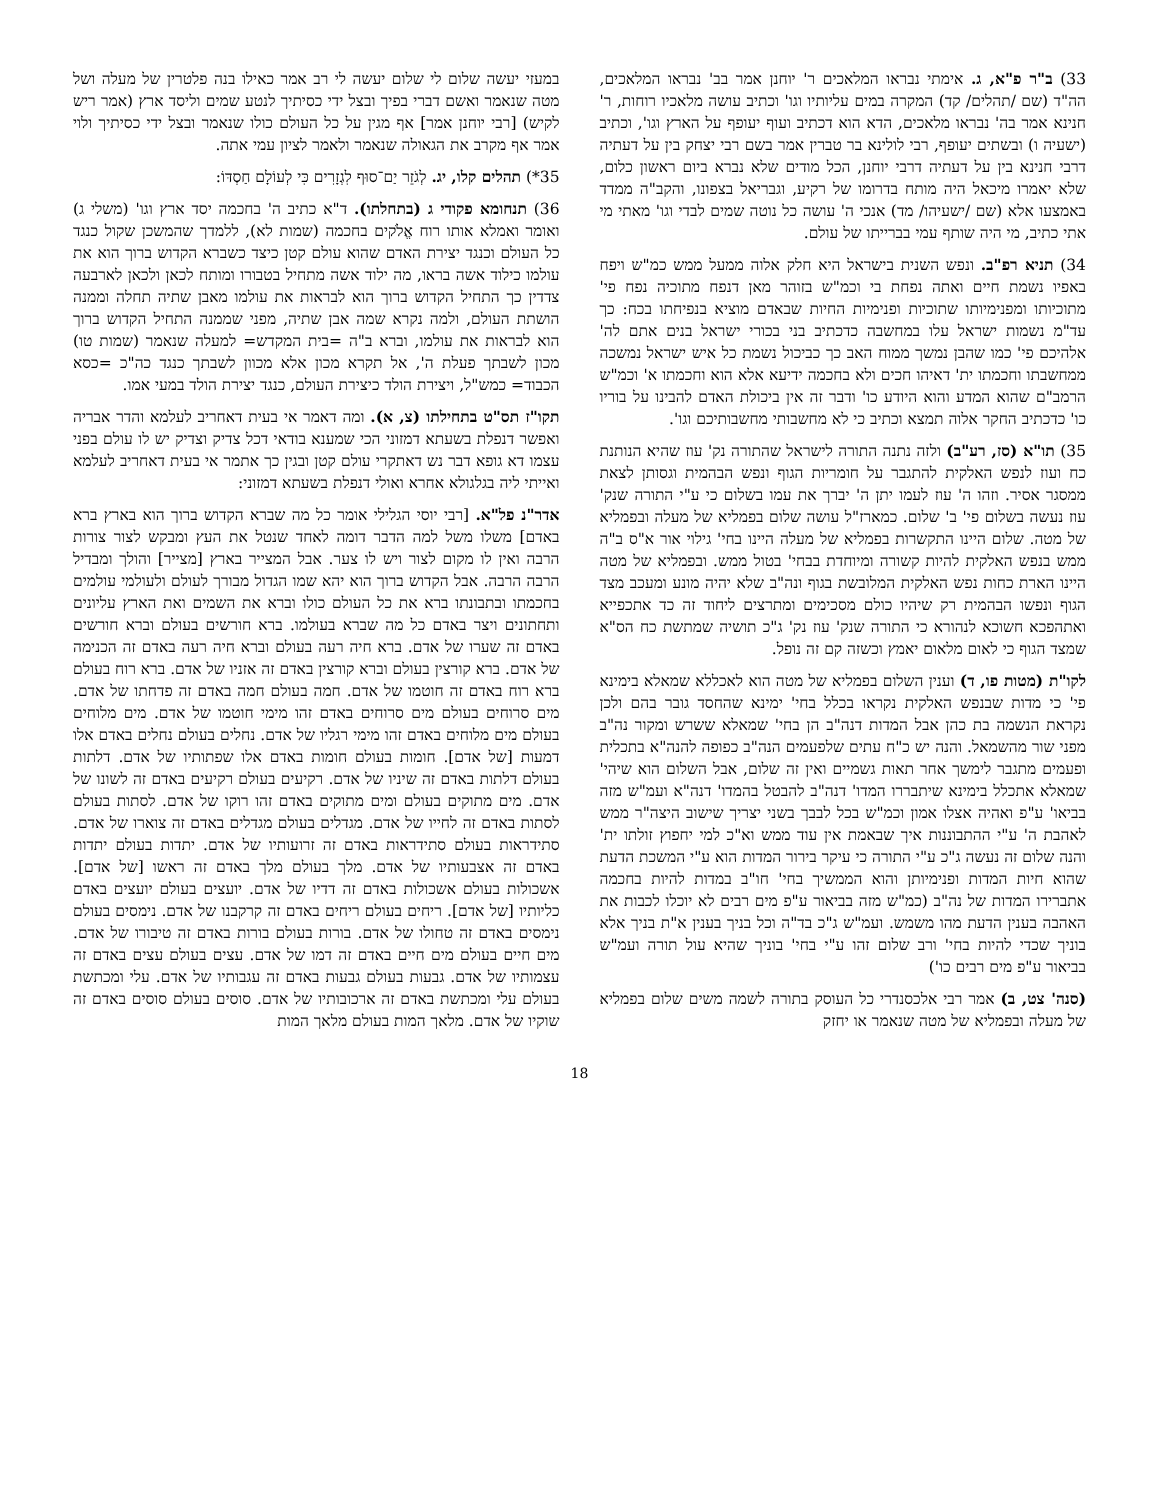33) ב"ר פ"א, ג. אימתי נבראו המלאכים ר' יוחנן אמר בב' נבראו המלאכים, הה"ד (שם /תהלים/ קד) המקרה במים עליותיו וגו' וכתיב עושה מלאכיו רוחות, ר' חנינא אמר בה' נבראו מלאכים, הדא הוא דכתיב ועוף יעופף על הארץ וגו', וכתיב (ישעיה ו) ובשתים יעופף, רבי לולינא בר טברין אמר בשם רבי יצחק בין על דעתיה דרבי חנינא בין על דעתיה דרבי יוחנן, הכל מודים שלא נברא ביום ראשון כלום, שלא יאמרו מיכאל היה מותח בדרומו של רקיע, וגבריאל בצפונו, והקב"ה ממדד באמצעו אלא (שם /ישעיהו/ מד) אנכי ה' עושה כל נוטה שמים לבדי וגו' מאתי מי אתי כתיב, מי היה שותף עמי בברייתו של עולם.
34) תניא רפ"ב. ונפש השנית בישראל היא חלק אלוה ממעל ממש כמ"ש ויפח באפיו נשמת חיים ואתה נפחת בי וכמ"ש בזוהר מאן דנפח מתוכיה נפח פי' מתוכיותו ומפנימיותו שתוכיות ופנימיות החיות שבאדם מוציא בנפיחתו בכח: כך עד"מ נשמות ישראל עלו במחשבה כדכתיב בני בכורי ישראל בנים אתם לה' אלהיכם פי' כמו שהבן נמשך ממוח האב כך כביכול נשמת כל איש ישראל נמשכה ממחשבתו וחכמתו ית' דאיהו חכים ולא בחכמה ידיעא אלא הוא וחכמתו א' וכמ"ש הרמב"ם שהוא המדע והוא היודע כו' ודבר זה אין ביכולת האדם להבינו על בוריו כו' כדכתיב החקר אלוה תמצא וכתיב כי לא מחשבותי מחשבותיכם וגו'.
35) תו"א (סז, רע"ב) ולזה נתנה התורה לישראל שהתורה נק' עוז שהיא הנותנת כח ועוז לנפש האלקית להתגבר על חומריות הגוף ונפש הבהמית וגסותן לצאת ממסגר אסיר. וזהו ה' עוז לעמו יתן ה' יברך את עמו בשלום כי ע"י התורה שנק' עוז נעשה בשלום פי' ב' שלום. כמארז"ל עושה שלום בפמליא של מעלה ובפמליא של מטה. שלום היינו התקשרות בפמליא של מעלה היינו בחי' גילוי אור א"ס ב"ה ממש בנפש האלקית להיות קשורה ומיוחדת בבחי' בטול ממש. ובפמליא של מטה היינו הארת כחות נפש האלקית המלובשת בגוף ונה"ב שלא יהיה מונע ומעכב מצד הגוף ונפשו הבהמית רק שיהיו כולם מסכימים ומתרצים ליחוד זה כד אתכפייא ואתהפכא חשוכא לנהורא כי התורה שנק' עוז נק' ג"כ תושיה שמתשת כח הס"א שמצד הגוף כי לאום מלאום יאמץ וכשזה קם זה נופל.
לקו"ת (מטות פו, ד) וענין השלום בפמליא של מטה הוא לאכללא שמאלא בימינא פי' כי מדות שבנפש האלקית נקראו בכלל בחי' ימינא שהחסד גובר בהם ולכן נקראת הנשמה בת כהן אבל המדות דנה"ב הן בחי' שמאלא ששרש ומקור נה"ב מפני שור מהשמאל. והנה יש כ"ח עתים שלפעמים הנה"ב כפופה להנה"א בתכלית ופעמים מתגבר לימשך אחר תאות גשמיים ואין זה שלום, אבל השלום הוא שיהי' שמאלא אתכלל בימינא שיתבררו המדו' דנה"ב להבטל בהמדו' דנה"א ועמ"ש מזה בביאו' ע"פ ואהיה אצלו אמון וכמ"ש בכל לבבך בשני יצריך שישוב היצה"ר ממש לאהבת ה' ע"י ההתבוננות איך שבאמת אין עוד ממש וא"כ למי יחפוץ זולתו ית' והנה שלום זה נעשה ג"כ ע"י התורה כי עיקר בירור המדות הוא ע"י המשכת הדעת שהוא חיות המדות ופנימיותן והוא הממשיך בחי' חו"ב במדות להיות בחכמה אתברירו המדות של נה"ב (כמ"ש מזה בביאור ע"פ מים רבים לא יוכלו לכבות את האהבה בענין הדעת מהו משמש. ועמ"ש ג"כ בד"ה וכל בניך בענין א"ת בניך אלא בוניך שכדי להיות בחי' ורב שלום זהו ע"י בחי' בוניך שהיא עול תורה ועמ"ש בביאור ע"פ מים רבים כו')
(סנה' צט, ב) אמר רבי אלכסנדרי כל העוסק בתורה לשמה משים שלום בפמליא של מעלה ובפמליא של מטה שנאמר או יחזק
במעזי יעשה שלום לי שלום יעשה לי רב אמר כאילו בנה פלטרין של מעלה ושל מטה שנאמר ואשם דברי בפיך ובצל ידי כסיתיך לנטע שמים וליסד ארץ (אמר ריש לקיש) [רבי יוחנן אמר] אף מגין על כל העולם כולו שנאמר ובצל ידי כסיתיך ולוי אמר אף מקרב את הגאולה שנאמר ולאמר לציון עמי אתה.
35*) תהלים קלו, יג. לְגֹזֵר יַם־סוּף לִגְזָרִים כִּי לְעוֹלָם חַסְדּוֹ:
36) תנחומא פקודי ג (בתחלתו). ד"א כתיב ה' בחכמה יסד ארץ וגו' (משלי ג) ואומר ואמלא אותו רוח אֱלֹקים בחכמה (שמות לא), ללמדך שהמשכן שקול כנגד כל העולם וכנגד יצירת האדם שהוא עולם קטן כיצד כשברא הקדוש ברוך הוא את עולמו כילוד אשה בראו, מה ילוד אשה מתחיל בטבורו ומותח לכאן ולכאן לארבעה צדדין כך התחיל הקדוש ברוך הוא לבראות את עולמו מאבן שתיה תחלה וממנה הושתת העולם, ולמה נקרא שמה אבן שתיה, מפני שממנה התחיל הקדוש ברוך הוא לבראות את עולמו, וברא ב"ה =בית המקדש= למעלה שנאמר (שמות טו) מכון לשבתך פעלת ה', אל תקרא מכון אלא מכוון לשבתך כנגד כה"כ =כסא הכבוד= כמש"ל, ויצירת הולד כיצירת העולם, כנגד יצירת הולד במעי אמו.
תקו"ז תס"ט בתחילתו (צ, א). ומה דאמר אי בעית דאחריב לעלמא והדר אבריה ואפשר דנפלת בשעתא דמזוני הכי שמענא בודאי דכל צדיק וצדיק יש לו עולם בפני עצמו דא גופא דבר נש דאתקרי עולם קטן ובגין כך אתמר אי בעית דאחריב לעלמא ואייתי ליה בגלגולא אחרא ואולי דנפלת בשעתא דמזוני:
אדר"נ פל"א. [רבי יוסי הגלילי אומר כל מה שברא הקדוש ברוך הוא בארץ ברא באדם] משלו משל למה הדבר דומה לאחד שנטל את העץ ומבקש לצור צורות הרבה ואין לו מקום לצור ויש לו צער. אבל המצייר בארץ [מצייר] והולך ומבדיל הרבה הרבה. אבל הקדוש ברוך הוא יהא שמו הגדול מבורך לעולם ולעולמי עולמים בחכמתו ובתבונתו ברא את כל העולם כולו וברא את השמים ואת הארץ עליונים ותחתונים ויצר באדם כל מה שברא בעולמו. ברא חורשים בעולם וברא חורשים באדם זה שערו של אדם. ברא חיה רעה בעולם וברא חיה רעה באדם זה הכנימה של אדם. ברא קורצין בעולם וברא קורצין באדם זה אזניו של אדם. ברא רוח בעולם ברא רוח באדם זה חוטמו של אדם. חמה בעולם חמה באדם זה פדחתו של אדם. מים סרוחים בעולם מים סרוחים באדם זהו מימי חוטמו של אדם. מים מלוחים בעולם מים מלוחים באדם זהו מימי רגליו של אדם. נחלים בעולם נחלים באדם אלו דמעות [של אדם]. חומות בעולם חומות באדם אלו שפתותיו של אדם. דלתות בעולם דלתות באדם זה שיניו של אדם. רקיעים בעולם רקיעים באדם זה לשונו של אדם. מים מתוקים בעולם ומים מתוקים באדם זהו רוקו של אדם. לסתות בעולם לסתות באדם זה לחייו של אדם. מגדלים בעולם מגדלים באדם זה צוארו של אדם. סתידראות בעולם סתידראות באדם זה זרועותיו של אדם. יתדות בעולם יתדות באדם זה אצבעותיו של אדם. מלך בעולם מלך באדם זה ראשו [של אדם]. אשכולות בעולם אשכולות באדם זה דדיו של אדם. יועצים בעולם יועצים באדם כליותיו [של אדם]. ריחים בעולם ריחים באדם זה קרקבנו של אדם. נימסים בעולם נימסים באדם זה טחולו של אדם. בורות בעולם בורות באדם זה טיבורו של אדם. מים חיים בעולם מים חיים באדם זה דמו של אדם. עצים בעולם עצים באדם זה עצמותיו של אדם. גבעות בעולם גבעות באדם זה עגבותיו של אדם. עלי ומכתשת בעולם עלי ומכתשת באדם זה ארכובותיו של אדם. סוסים בעולם סוסים באדם זה שוקיו של אדם. מלאך המות בעולם מלאך המות
18